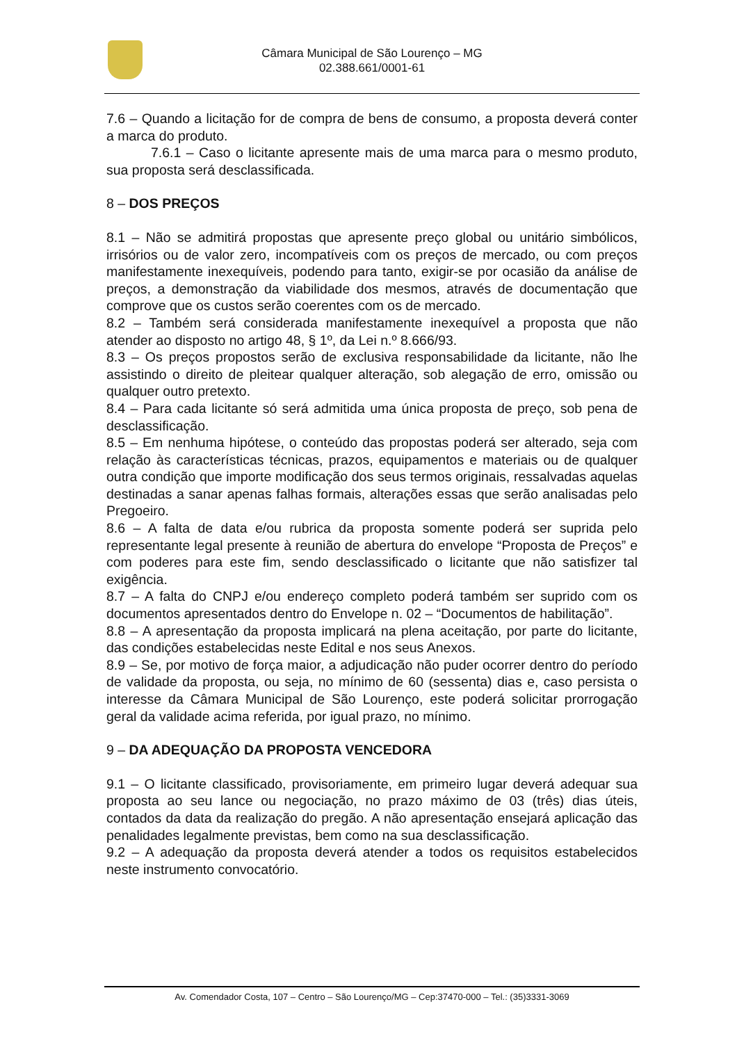Câmara Municipal de São Lourenço – MG
02.388.661/0001-61
7.6 – Quando a licitação for de compra de bens de consumo, a proposta deverá conter a marca do produto.
7.6.1 – Caso o licitante apresente mais de uma marca para o mesmo produto, sua proposta será desclassificada.
8 – DOS PREÇOS
8.1 – Não se admitirá propostas que apresente preço global ou unitário simbólicos, irrisórios ou de valor zero, incompatíveis com os preços de mercado, ou com preços manifestamente inexequíveis, podendo para tanto, exigir-se por ocasião da análise de preços, a demonstração da viabilidade dos mesmos, através de documentação que comprove que os custos serão coerentes com os de mercado.
8.2 – Também será considerada manifestamente inexequível a proposta que não atender ao disposto no artigo 48, § 1º, da Lei n.º 8.666/93.
8.3 – Os preços propostos serão de exclusiva responsabilidade da licitante, não lhe assistindo o direito de pleitear qualquer alteração, sob alegação de erro, omissão ou qualquer outro pretexto.
8.4 – Para cada licitante só será admitida uma única proposta de preço, sob pena de desclassificação.
8.5 – Em nenhuma hipótese, o conteúdo das propostas poderá ser alterado, seja com relação às características técnicas, prazos, equipamentos e materiais ou de qualquer outra condição que importe modificação dos seus termos originais, ressalvadas aquelas destinadas a sanar apenas falhas formais, alterações essas que serão analisadas pelo Pregoeiro.
8.6 – A falta de data e/ou rubrica da proposta somente poderá ser suprida pelo representante legal presente à reunião de abertura do envelope “Proposta de Preços” e com poderes para este fim, sendo desclassificado o licitante que não satisfizer tal exigência.
8.7 – A falta do CNPJ e/ou endereço completo poderá também ser suprido com os documentos apresentados dentro do Envelope n. 02 – “Documentos de habilitação”.
8.8 – A apresentação da proposta implicará na plena aceitação, por parte do licitante, das condições estabelecidas neste Edital e nos seus Anexos.
8.9 – Se, por motivo de força maior, a adjudicação não puder ocorrer dentro do período de validade da proposta, ou seja, no mínimo de 60 (sessenta) dias e, caso persista o interesse da Câmara Municipal de São Lourenço, este poderá solicitar prorrogação geral da validade acima referida, por igual prazo, no mínimo.
9 – DA ADEQUAÇÃO DA PROPOSTA VENCEDORA
9.1 – O licitante classificado, provisoriamente, em primeiro lugar deverá adequar sua proposta ao seu lance ou negociação, no prazo máximo de 03 (três) dias úteis, contados da data da realização do pregão. A não apresentação ensejará aplicação das penalidades legalmente previstas, bem como na sua desclassificação.
9.2 – A adequação da proposta deverá atender a todos os requisitos estabelecidos neste instrumento convocatório.
Av. Comendador Costa, 107 – Centro – São Lourenço/MG – Cep:37470-000 – Tel.: (35)3331-3069